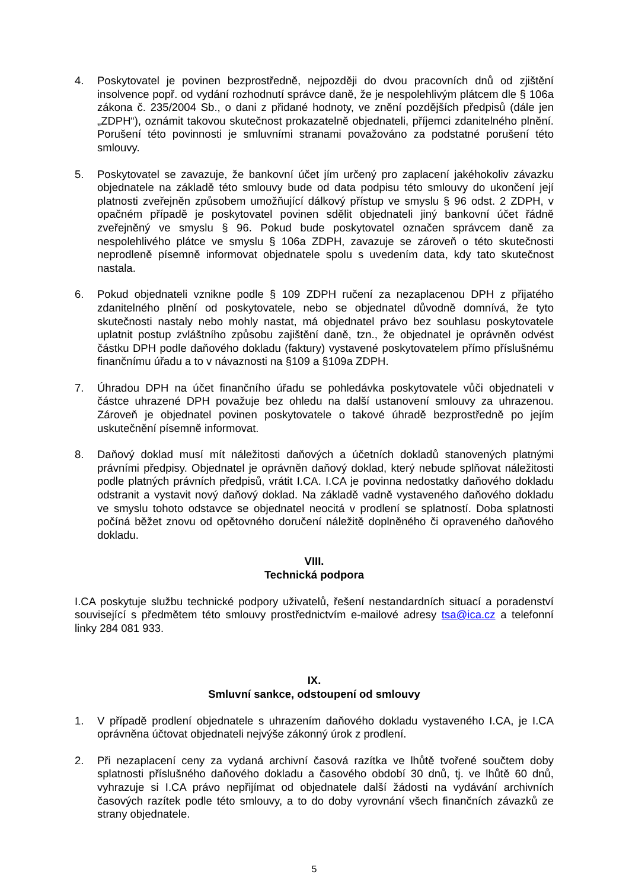4. Poskytovatel je povinen bezprostředně, nejpozději do dvou pracovních dnů od zjištění insolvence popř. od vydání rozhodnutí správce daně, že je nespolehlivým plátcem dle § 106a zákona č. 235/2004 Sb., o dani z přidané hodnoty, ve znění pozdějších předpisů (dále jen „ZDPH“), oznámit takovou skutečnost prokazatelně objednateli, příjemci zdanitelného plnění. Porušení této povinnosti je smluvními stranami považováno za podstatné porušení této smlouvy.
5. Poskytovatel se zavazuje, že bankovní účet jím určený pro zaplacení jakéhokoliv závazku objednatele na základě této smlouvy bude od data podpisu této smlouvy do ukončení její platnosti zveřejněn způsobem umožňující dálkový přístup ve smyslu § 96 odst. 2 ZDPH, v opačném případě je poskytovatel povinen sdělit objednateli jiný bankovní účet řádně zveřejněný ve smyslu § 96. Pokud bude poskytovatel označen správcem daně za nespolehlivého plátce ve smyslu § 106a ZDPH, zavazuje se zároveň o této skutečnosti neprodleně písemně informovat objednatele spolu s uvedením data, kdy tato skutečnost nastala.
6. Pokud objednateli vznikne podle § 109 ZDPH ručení za nezaplacenou DPH z přijatého zdanitelného plnění od poskytovatele, nebo se objednatel důvodně domnívá, že tyto skutečnosti nastaly nebo mohly nastat, má objednatel právo bez souhlasu poskytovatele uplatnit postup zvláštního způsobu zajištění daně, tzn., že objednatel je oprávněn odvést částku DPH podle daňového dokladu (faktury) vystavené poskytovatelem přímo příslušnému finančnímu úřadu a to v návaznosti na §109 a §109a ZDPH.
7. Úhradou DPH na účet finančního úřadu se pohledávka poskytovatele vůči objednateli v částce uhrazené DPH považuje bez ohledu na další ustanovení smlouvy za uhrazenou. Zároveň je objednatel povinen poskytovatele o takové úhradě bezprostředně po jejím uskutečnění písemně informovat.
8. Daňový doklad musí mít náležitosti daňových a účetních dokladů stanovených platnými právními předpisy. Objednatel je oprávněn daňový doklad, který nebude splňovat náležitosti podle platných právních předpisů, vrátit I.CA. I.CA je povinna nedostatky daňového dokladu odstranit a vystavit nový daňový doklad. Na základě vadně vystaveného daňového dokladu ve smyslu tohoto odstavce se objednatel neocitá v prodlení se splatností. Doba splatnosti počíná běžet znovu od opětovného doručení náležitě doplněného či opraveného daňového dokladu.
VIII.
Technická podpora
I.CA poskytuje službu technické podpory uživatelů, řešení nestandardních situací a poradenství související s předmětem této smlouvy prostřednictvím e-mailové adresy tsa@ica.cz a telefonní linky 284 081 933.
IX.
Smluvní sankce, odstoupení od smlouvy
1. V případě prodlení objednatele s uhrazením daňového dokladu vystaveného I.CA, je I.CA oprávněna účtovat objednateli nejvýše zákonný úrok z prodlení.
2. Při nezaplacení ceny za vydaná archivní časová razítka ve lhůtě tvořené součtem doby splatnosti příslušného daňového dokladu a časového období 30 dnů, tj. ve lhůtě 60 dnů, vyhrazuje si I.CA právo nepřijímat od objednatele další žádosti na vydávání archivních časových razítek podle této smlouvy, a to do doby vyrovnání všech finančních závazků ze strany objednatele.
5